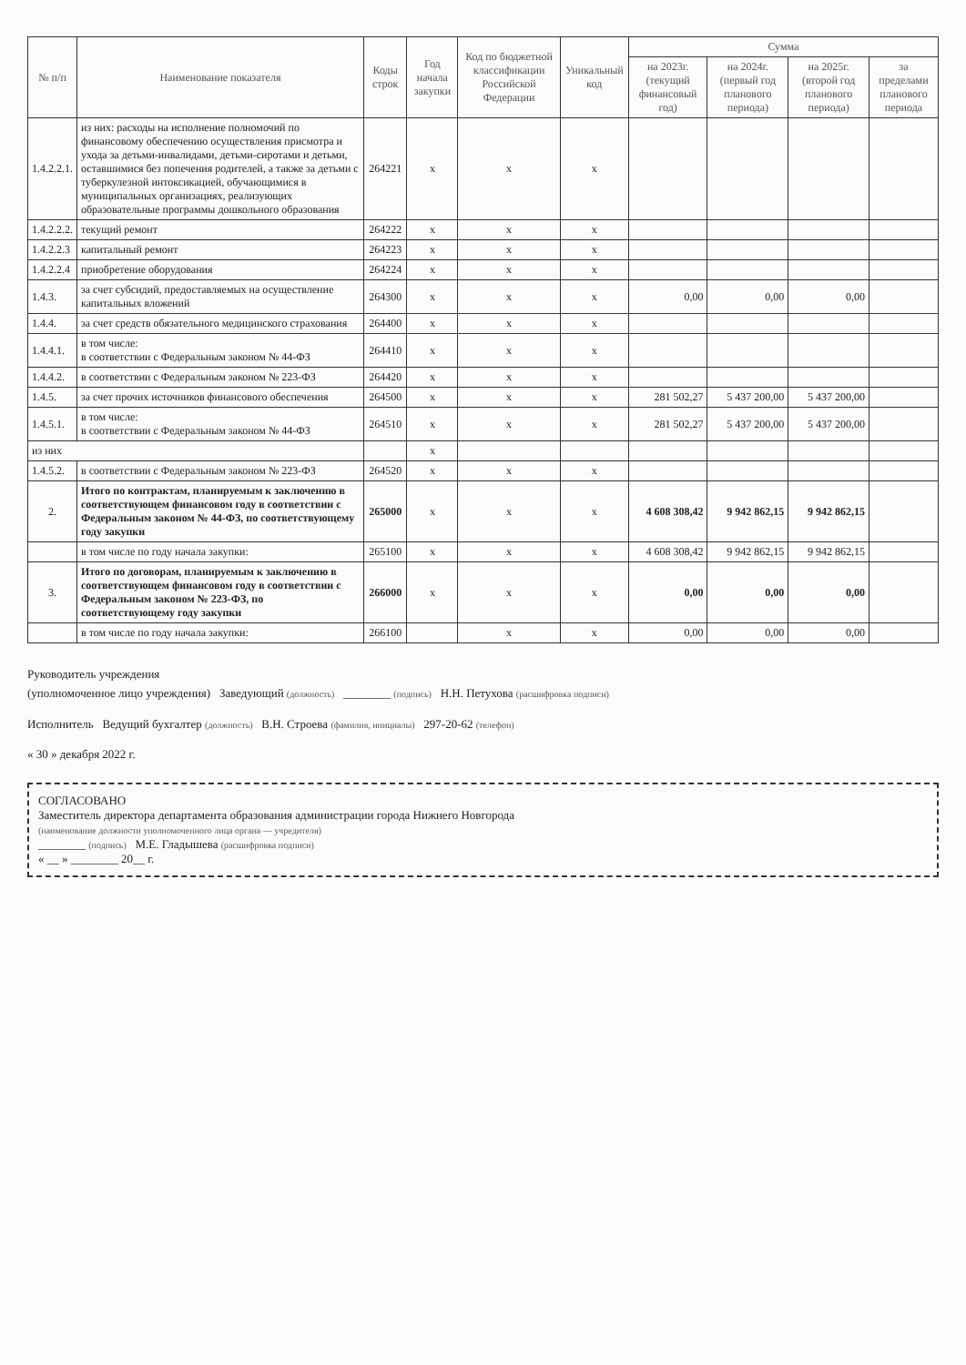| № п/п | Наименование показателя | Коды строк | Год начала закупки | Код по бюджетной классификации Российской Федерации | Уникальный код | Сумма | | | |
| --- | --- | --- | --- | --- | --- | --- | --- | --- | --- |
| | | | | | | на 2023г. (текущий финансовый год) | на 2024г. (первый год планового периода) | на 2025г. (второй год планового периода) | за пределами планового периода |
| 1.4.2.2.1. | из них: расходы на исполнение полномочий по финансовому обеспечению осуществления присмотра и ухода за детьми-инвалидами, детьми-сиротами и детьми, оставшимися без попечения родителей, а также за детьми с туберкулезной интоксикацией, обучающимися в муниципальных организациях, реализующих образовательные программы дошкольного образования | 264221 | x | x | x | | | | |
| 1.4.2.2.2. | текущий ремонт | 264222 | x | x | x | | | | |
| 1.4.2.2.3 | капитальный ремонт | 264223 | x | x | x | | | | |
| 1.4.2.2.4 | приобретение оборудования | 264224 | x | x | x | | | | |
| 1.4.3. | за счет субсидий, предоставляемых на осуществление капитальных вложений | 264300 | x | x | x | 0,00 | 0,00 | 0,00 | |
| 1.4.4. | за счет средств обязательного медицинского страхования | 264400 | x | x | x | | | | |
| 1.4.4.1. | в том числе: в соответствии с Федеральным законом № 44-ФЗ | 264410 | x | x | x | | | | |
| 1.4.4.2. | в соответствии с Федеральным законом № 223-ФЗ | 264420 | x | x | x | | | | |
| 1.4.5. | за счет прочих источников финансового обеспечения | 264500 | x | x | x | 281 502,27 | 5 437 200,00 | 5 437 200,00 | |
| 1.4.5.1. | в том числе: в соответствии с Федеральным законом № 44-ФЗ | 264510 | x | x | x | 281 502,27 | 5 437 200,00 | 5 437 200,00 | |
| из них | | | x | | | | | | |
| 1.4.5.2. | в соответствии с Федеральным законом № 223-ФЗ | 264520 | x | x | x | | | | |
| 2. | Итого по контрактам, планируемым к заключению в соответствующем финансовом году в соответствии с Федеральным законом № 44-ФЗ, по соответствующему году закупки | 265000 | x | x | x | 4 608 308,42 | 9 942 862,15 | 9 942 862,15 | |
| | в том числе по году начала закупки: | 265100 | x | x | x | 4 608 308,42 | 9 942 862,15 | 9 942 862,15 | |
| 3. | Итого по договорам, планируемым к заключению в соответствующем финансовом году в соответствии с Федеральным законом № 223-ФЗ, по соответствующему году закупки | 266000 | x | x | x | 0,00 | 0,00 | 0,00 | |
| | в том числе по году начала закупки: | 266100 | | x | x | 0,00 | 0,00 | 0,00 | |
Руководитель учреждения
(уполномоченное лицо учреждения) Заведующий (должность) ________ (подпись) Н.Н. Петухова (расшифровка подписи)
Исполнитель Ведущий бухгалтер (должность) В.Н. Строева (фамилия, инициалы) 297-20-62 (телефон)
« 30 » декабря 2022 г.
СОГЛАСОВАНО
Заместитель директора департамента образования администрации города Нижнего Новгорода
(наименование должности уполномоченного лица органа — учредителя)
________ (подпись) М.Е. Гладышева (расшифровка подписи)
« __ » ________ 20__ г.